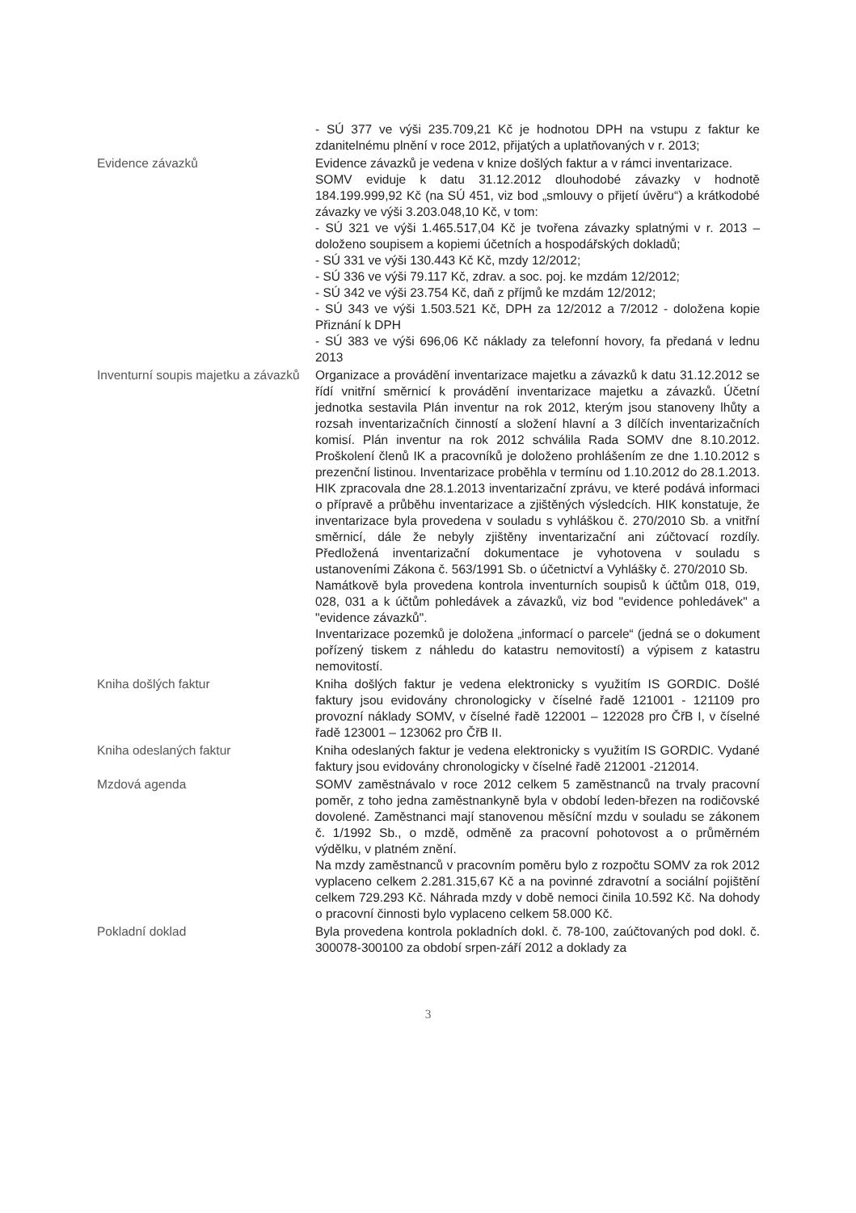- SÚ 377 ve výši 235.709,21 Kč je hodnotou DPH na vstupu z faktur ke zdanitelnému plnění v roce 2012, přijatých a uplatňovaných v r. 2013;
Evidence závazků Evidence závazků je vedena v knize došlých faktur a v rámci inventarizace.
SOMV eviduje k datu 31.12.2012 dlouhodobé závazky v hodnotě 184.199.999,92 Kč (na SÚ 451, viz bod „smlouvy o přijetí úvěru“) a krátkodobé závazky ve výši 3.203.048,10 Kč, v tom:
- SÚ 321 ve výši 1.465.517,04 Kč je tvořena závazky splatnými v r. 2013 – doloženo soupisem a kopiemi účetních a hospodářských dokladů;
- SÚ 331 ve výši 130.443 Kč Kč, mzdy 12/2012;
- SÚ 336 ve výši 79.117 Kč, zdrav. a soc. poj. ke mzdám 12/2012;
- SÚ 342 ve výši 23.754 Kč, daň z příjmů ke mzdám 12/2012;
- SÚ 343 ve výši 1.503.521 Kč, DPH za 12/2012 a 7/2012 - doložena kopie Přiznání k DPH
- SÚ 383 ve výši 696,06 Kč náklady za telefonní hovory, fa předaná v lednu 2013
Inventurní soupis majetku a závazků
Organizace a provádění inventarizace majetku a závazků k datu 31.12.2012 se řídí vnitřní směrnicí k provádění inventarizace majetku a závazků. Účetní jednotka sestavila Plán inventur na rok 2012, kterým jsou stanoveny lhůty a rozsah inventarizačních činností a složení hlavní a 3 dílčích inventarizačních komisí. Plán inventur na rok 2012 schválila Rada SOMV dne 8.10.2012. Proškolení členů IK a pracovníků je doloženo prohlášením ze dne 1.10.2012 s prezenční listinou. Inventarizace proběhla v termínu od 1.10.2012 do 28.1.2013. HIK zpracovala dne 28.1.2013 inventarizační zprávu, ve které podává informaci o přípravě a průběhu inventarizace a zjištěných výsledcích. HIK konstatuje, že inventarizace byla provedena v souladu s vyhláškou č. 270/2010 Sb. a vnitřní směrnicí, dále že nebyly zjištěny inventarizační ani zúčtovací rozdíly. Předložená inventarizační dokumentace je vyhotovena v souladu s ustanoveními Zákona č. 563/1991 Sb. o účetnictví a Vyhlášky č. 270/2010 Sb.
Namátkově byla provedena kontrola inventurních soupisů k účtům 018, 019, 028, 031 a k účtům pohledávek a závazků, viz bod "evidence pohledávek" a "evidence závazků".
Inventarizace pozemků je doložena „informací o parcele“ (jedná se o dokument pořízený tiskem z náhledu do katastru nemovitostí) a výpisem z katastru nemovitostí.
Kniha došlých faktur Kniha došlých faktur je vedena elektronicky s využitím IS GORDIC. Došlé faktury jsou evidovány chronologicky v číselné řadě 121001 - 121109 pro provozní náklady SOMV, v číselné řadě 122001 – 122028 pro ČřB I, v číselné řadě 123001 – 123062 pro ČřB II.
Kniha odeslaných faktur Kniha odeslaných faktur je vedena elektronicky s využitím IS GORDIC. Vydané faktury jsou evidovány chronologicky v číselné řadě 212001 -212014.
Mzdová agenda SOMV zaměstnávalo v roce 2012 celkem 5 zaměstnanců na trvaly pracovní poměr, z toho jedna zaměstnankyně byla v období leden-březen na rodičovské dovolené. Zaměstnanci mají stanovenou měsíční mzdu v souladu se zákonem č. 1/1992 Sb., o mzdě, odměně za pracovní pohotovost a o průměrném výdělku, v platném znění.
Na mzdy zaměstnanců v pracovním poměru bylo z rozpočtu SOMV za rok 2012 vyplaceno celkem 2.281.315,67 Kč a na povinné zdravotní a sociální pojištění celkem 729.293 Kč. Náhrada mzdy v době nemoci činila 10.592 Kč. Na dohody o pracovní činnosti bylo vyplaceno celkem 58.000 Kč.
Pokladní doklad Byla provedena kontrola pokladních dokl. č. 78-100, zaúčtovaných pod dokl. č. 300078-300100 za období srpen-září 2012 a doklady za
3